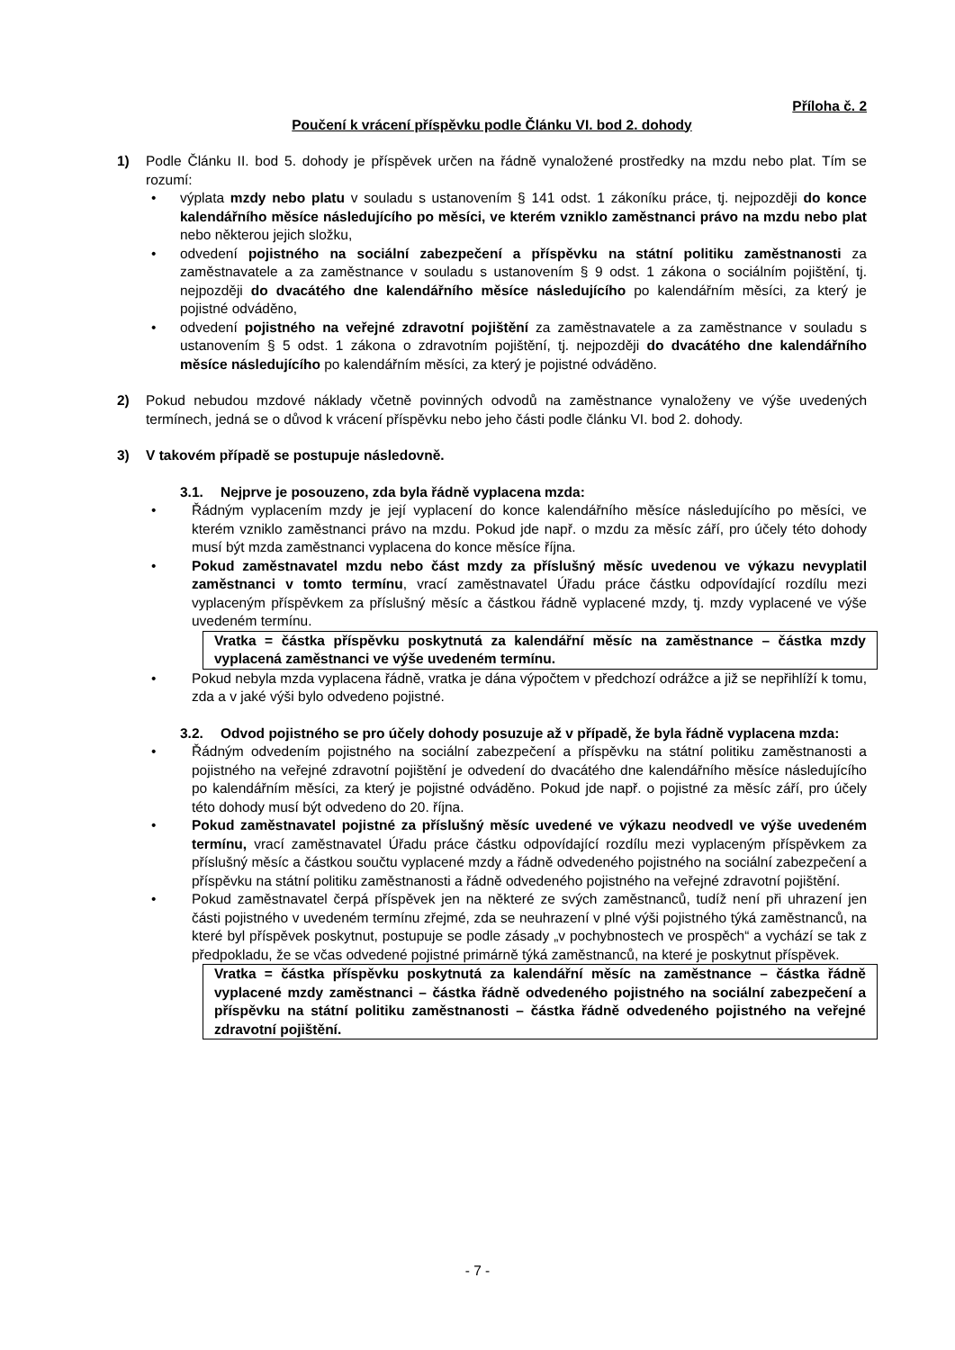Příloha č. 2
Poučení k vrácení příspěvku podle Článku VI. bod 2. dohody
1) Podle Článku II. bod 5. dohody je příspěvek určen na řádně vynaložené prostředky na mzdu nebo plat. Tím se rozumí:
• výplata mzdy nebo platu v souladu s ustanovením § 141 odst. 1 zákoníku práce, tj. nejpozději do konce kalendářního měsíce následujícího po měsíci, ve kterém vzniklo zaměstnanci právo na mzdu nebo plat nebo některou jejich složku,
• odvedení pojistného na sociální zabezpečení a příspěvku na státní politiku zaměstnanosti za zaměstnavatele a za zaměstnance v souladu s ustanovením § 9 odst. 1 zákona o sociálním pojištění, tj. nejpozději do dvacátého dne kalendářního měsíce následujícího po kalendářním měsíci, za který je pojistné odváděno,
• odvedení pojistného na veřejné zdravotní pojištění za zaměstnavatele a za zaměstnance v souladu s ustanovením § 5 odst. 1 zákona o zdravotním pojištění, tj. nejpozději do dvacátého dne kalendářního měsíce následujícího po kalendářním měsíci, za který je pojistné odváděno.
2) Pokud nebudou mzdové náklady včetně povinných odvodů na zaměstnance vynaloženy ve výše uvedených termínech, jedná se o důvod k vrácení příspěvku nebo jeho části podle článku VI. bod 2. dohody.
3) V takovém případě se postupuje následovně.
3.1. Nejprve je posouzeno, zda byla řádně vyplacena mzda:
• Řádným vyplacením mzdy je její vyplacení do konce kalendářního měsíce následujícího po měsíci, ve kterém vzniklo zaměstnanci právo na mzdu. Pokud jde např. o mzdu za měsíc září, pro účely této dohody musí být mzda zaměstnanci vyplacena do konce měsíce října.
• Pokud zaměstnavatel mzdu nebo část mzdy za příslušný měsíc uvedenou ve výkazu nevyplatil zaměstnanci v tomto termínu, vrací zaměstnavatel Úřadu práce částku odpovídající rozdílu mezi vyplaceným příspěvkem za příslušný měsíc a částkou řádně vyplacené mzdy, tj. mzdy vyplacené ve výše uvedeném termínu.
Vratka = částka příspěvku poskytnutá za kalendářní měsíc na zaměstnance – částka mzdy vyplacená zaměstnanci ve výše uvedeném termínu.
• Pokud nebyla mzda vyplacena řádně, vratka je dána výpočtem v předchozí odrážce a již se nepřihlíží k tomu, zda a v jaké výši bylo odvedeno pojistné.
3.2. Odvod pojistného se pro účely dohody posuzuje až v případě, že byla řádně vyplacena mzda:
• Řádným odvedením pojistného na sociální zabezpečení a příspěvku na státní politiku zaměstnanosti a pojistného na veřejné zdravotní pojištění je odvedení do dvacátého dne kalendářního měsíce následujícího po kalendářním měsíci, za který je pojistné odváděno. Pokud jde např. o pojistné za měsíc září, pro účely této dohody musí být odvedeno do 20. října.
• Pokud zaměstnavatel pojistné za příslušný měsíc uvedené ve výkazu neodvedl ve výše uvedeném termínu, vrací zaměstnavatel Úřadu práce částku odpovídající rozdílu mezi vyplaceným příspěvkem za příslušný měsíc a částkou součtu vyplacené mzdy a řádně odvedeného pojistného na sociální zabezpečení a příspěvku na státní politiku zaměstnanosti a řádně odvedeného pojistného na veřejné zdravotní pojištění.
• Pokud zaměstnavatel čerpá příspěvek jen na některé ze svých zaměstnanců, tudíž není při uhrazení jen části pojistného v uvedeném termínu zřejmé, zda se neuhrazení v plné výši pojistného týká zaměstnanců, na které byl příspěvek poskytnut, postupuje se podle zásady „v pochybnostech ve prospěch“ a vychází se tak z předpokladu, že se včas odvedené pojistné primárně týká zaměstnanců, na které je poskytnut příspěvek.
Vratka = částka příspěvku poskytnutá za kalendářní měsíc na zaměstnance – částka řádně vyplacené mzdy zaměstnanci – částka řádně odvedeného pojistného na sociální zabezpečení a příspěvku na státní politiku zaměstnanosti – částka řádně odvedeného pojistného na veřejné zdravotní pojištění.
- 7 -